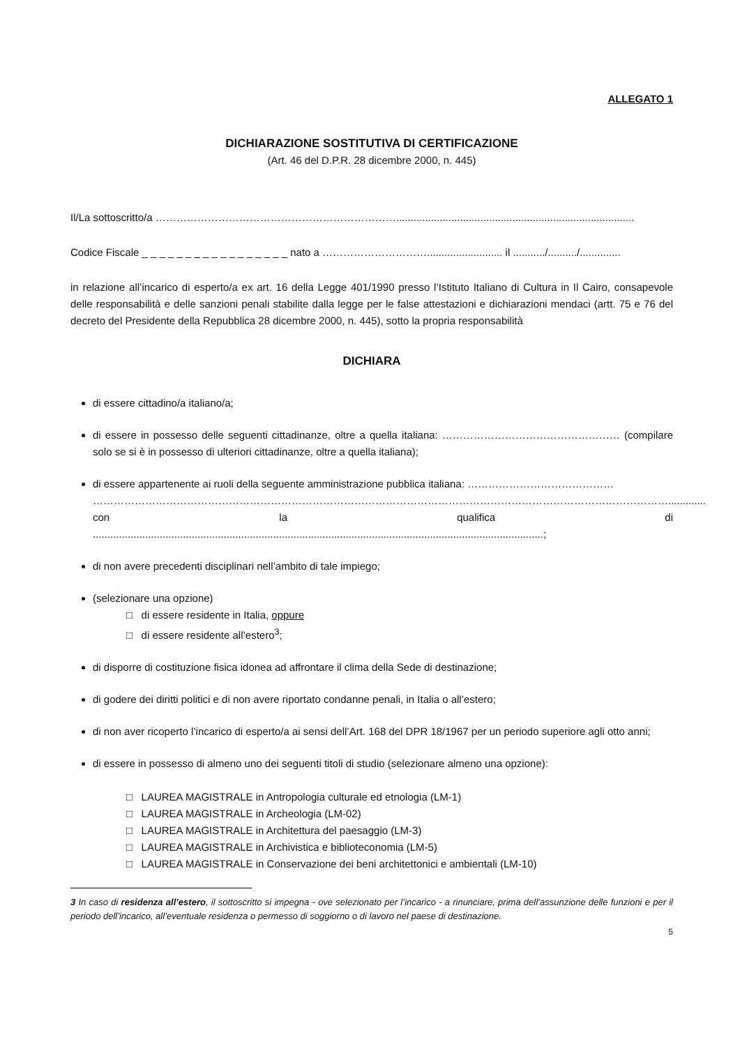ALLEGATO 1
DICHIARAZIONE SOSTITUTIVA DI CERTIFICAZIONE
(Art. 46 del D.P.R. 28 dicembre 2000, n. 445)
Il/La sottoscritto/a ……………………………………………………………..................................................................................
Codice Fiscale _ _ _ _ _ _ _ _ _ _ _ _ _ _ _ _ _ nato a ………………………….......................... il .........../........../..............
in relazione all’incarico di esperto/a ex art. 16 della Legge 401/1990 presso l’Istituto Italiano di Cultura in Il Cairo, consapevole delle responsabilità e delle sanzioni penali stabilite dalla legge per le false attestazioni e dichiarazioni mendaci (artt. 75 e 76 del decreto del Presidente della Repubblica 28 dicembre 2000, n. 445), sotto la propria responsabilità
DICHIARA
di essere cittadino/a italiano/a;
di essere in possesso delle seguenti cittadinanze, oltre a quella italiana: …………………………………………… (compilare solo se si è in possesso di ulteriori cittadinanze, oltre a quella italiana);
di essere appartenente ai ruoli della seguente amministrazione pubblica italiana: ……………………………………
………………………………………………………………………………………………………………………………………………….............
con la qualifica di...........................................................................................................................................................;
di non avere precedenti disciplinari nell’ambito di tale impiego;
(selezionare una opzione)
□ di essere residente in Italia, oppure
□ di essere residente all’estero<sup>3</sup>;
di disporre di costituzione fisica idonea ad affrontare il clima della Sede di destinazione;
di godere dei diritti politici e di non avere riportato condanne penali, in Italia o all’estero;
di non aver ricoperto l’incarico di esperto/a ai sensi dell’Art. 168 del DPR 18/1967 per un periodo superiore agli otto anni;
di essere in possesso di almeno uno dei seguenti titoli di studio (selezionare almeno una opzione):
□ LAUREA MAGISTRALE in Antropologia culturale ed etnologia (LM-1)
□ LAUREA MAGISTRALE in Archeologia (LM-02)
□ LAUREA MAGISTRALE in Architettura del paesaggio (LM-3)
□ LAUREA MAGISTRALE in Archivistica e biblioteconomia (LM-5)
□ LAUREA MAGISTRALE in Conservazione dei beni architettonici e ambientali (LM-10)
3 In caso di residenza all’estero, il sottoscritto si impegna - ove selezionato per l’incarico - a rinunciare, prima dell’assunzione delle funzioni e per il periodo dell’incarico, all’eventuale residenza o permesso di soggiorno o di lavoro nel paese di destinazione.
5